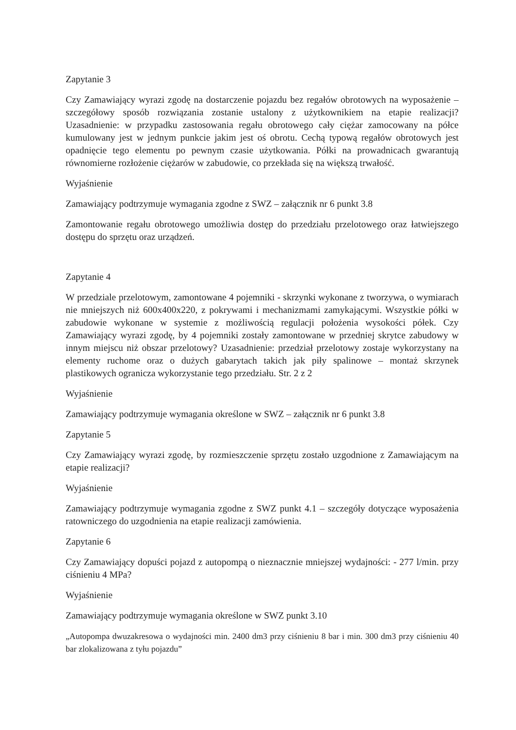Zapytanie 3
Czy Zamawiający wyrazi zgodę na dostarczenie pojazdu bez regałów obrotowych na wyposażenie – szczegółowy sposób rozwiązania zostanie ustalony z użytkownikiem na etapie realizacji? Uzasadnienie: w przypadku zastosowania regału obrotowego cały ciężar zamocowany na półce kumulowany jest w jednym punkcie jakim jest oś obrotu. Cechą typową regałów obrotowych jest opadnięcie tego elementu po pewnym czasie użytkowania. Półki na prowadnicach gwarantują równomierne rozłożenie ciężarów w zabudowie, co przekłada się na większą trwałość.
Wyjaśnienie
Zamawiający podtrzymuje wymagania zgodne z SWZ – załącznik nr 6 punkt 3.8
Zamontowanie regału obrotowego umożliwia dostęp do przedziału przelotowego oraz łatwiejszego dostępu do sprzętu oraz urządzeń.
Zapytanie 4
W przedziale przelotowym, zamontowane 4 pojemniki - skrzynki wykonane z tworzywa, o wymiarach nie mniejszych niż 600x400x220, z pokrywami i mechanizmami zamykającymi. Wszystkie półki w zabudowie wykonane w systemie z możliwością regulacji położenia wysokości półek. Czy Zamawiający wyrazi zgodę, by 4 pojemniki zostały zamontowane w przedniej skrytce zabudowy w innym miejscu niż obszar przelotowy? Uzasadnienie: przedział przelotowy zostaje wykorzystany na elementy ruchome oraz o dużych gabarytach takich jak piły spalinowe – montaż skrzynek plastikowych ogranicza wykorzystanie tego przedziału. Str. 2 z 2
Wyjaśnienie
Zamawiający podtrzymuje wymagania określone w SWZ – załącznik nr 6 punkt 3.8
Zapytanie 5
Czy Zamawiający wyrazi zgodę, by rozmieszczenie sprzętu zostało uzgodnione z Zamawiającym na etapie realizacji?
Wyjaśnienie
Zamawiający podtrzymuje wymagania zgodne z SWZ punkt 4.1 – szczegóły dotyczące wyposażenia ratowniczego do uzgodnienia na etapie realizacji zamówienia.
Zapytanie 6
Czy Zamawiający dopuści pojazd z autopompą o nieznacznie mniejszej wydajności: - 277 l/min. przy ciśnieniu 4 MPa?
Wyjaśnienie
Zamawiający podtrzymuje wymagania określone w SWZ punkt 3.10
„Autopompa dwuzakresowa o wydajności min. 2400 dm3 przy ciśnieniu 8 bar i min. 300 dm3 przy ciśnieniu 40 bar zlokalizowana z tyłu pojazdu”